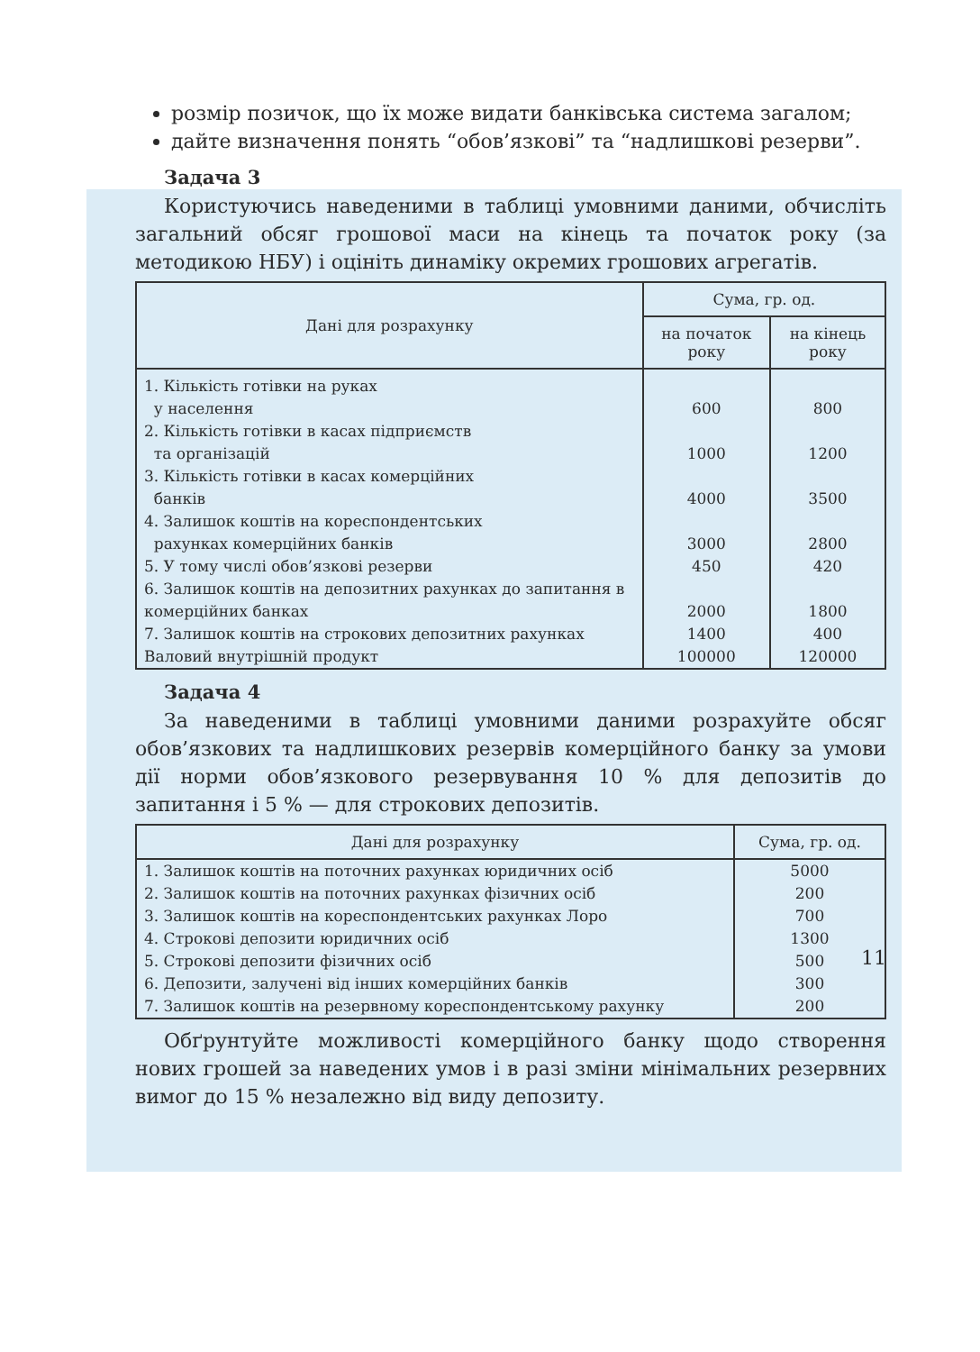розмір позичок, що їх може видати банківська система загалом;
дайте визначення понять “обов’язкові” та “надлишкові резерви”.
Задача 3
Користуючись наведеними в таблиці умовними даними, обчисліть загальний обсяг грошової маси на кінець та початок року (за методикою НБУ) і оцініть динаміку окремих грошових агрегатів.
| Дані для розрахунку | Сума, гр. од. | |
| --- | --- | --- |
| | на початок року | на кінець року |
| 1. Кількість готівки на руках у населення | 600 | 800 |
| 2. Кількість готівки в касах підприємств та організацій | 1000 | 1200 |
| 3. Кількість готівки в касах комерційних банків | 4000 | 3500 |
| 4. Залишок коштів на кореспондентських рахунках комерційних банків | 3000 | 2800 |
| 5. У тому числі обов’язкові резерви | 450 | 420 |
| 6. Залишок коштів на депозитних рахунках до запитання в комерційних банках | 2000 | 1800 |
| 7. Залишок коштів на строкових депозитних рахунках | 1400 | 400 |
| Валовий внутрішній продукт | 100000 | 120000 |
Задача 4
За наведеними в таблиці умовними даними розрахуйте обсяг обов’язкових та надлишкових резервів комерційного банку за умови дії норми обов’язкового резервування 10 % для депозитів до запитання і 5 % — для строкових депозитів.
| Дані для розрахунку | Сума, гр. од. |
| --- | --- |
| 1. Залишок коштів на поточних рахунках юридичних осіб | 5000 |
| 2. Залишок коштів на поточних рахунках фізичних осіб | 200 |
| 3. Залишок коштів на кореспондентських рахунках Лоро | 700 |
| 4. Строкові депозити юридичних осіб | 1300 |
| 5. Строкові депозити фізичних осіб | 500 |
| 6. Депозити, залучені від інших комерційних банків | 300 |
| 7. Залишок коштів на резервному кореспондентському рахунку | 200 |
Обґрунтуйте можливості комерційного банку щодо створення нових грошей за наведених умов і в разі зміни мінімальних резервних вимог до 15 % незалежно від виду депозиту.
11